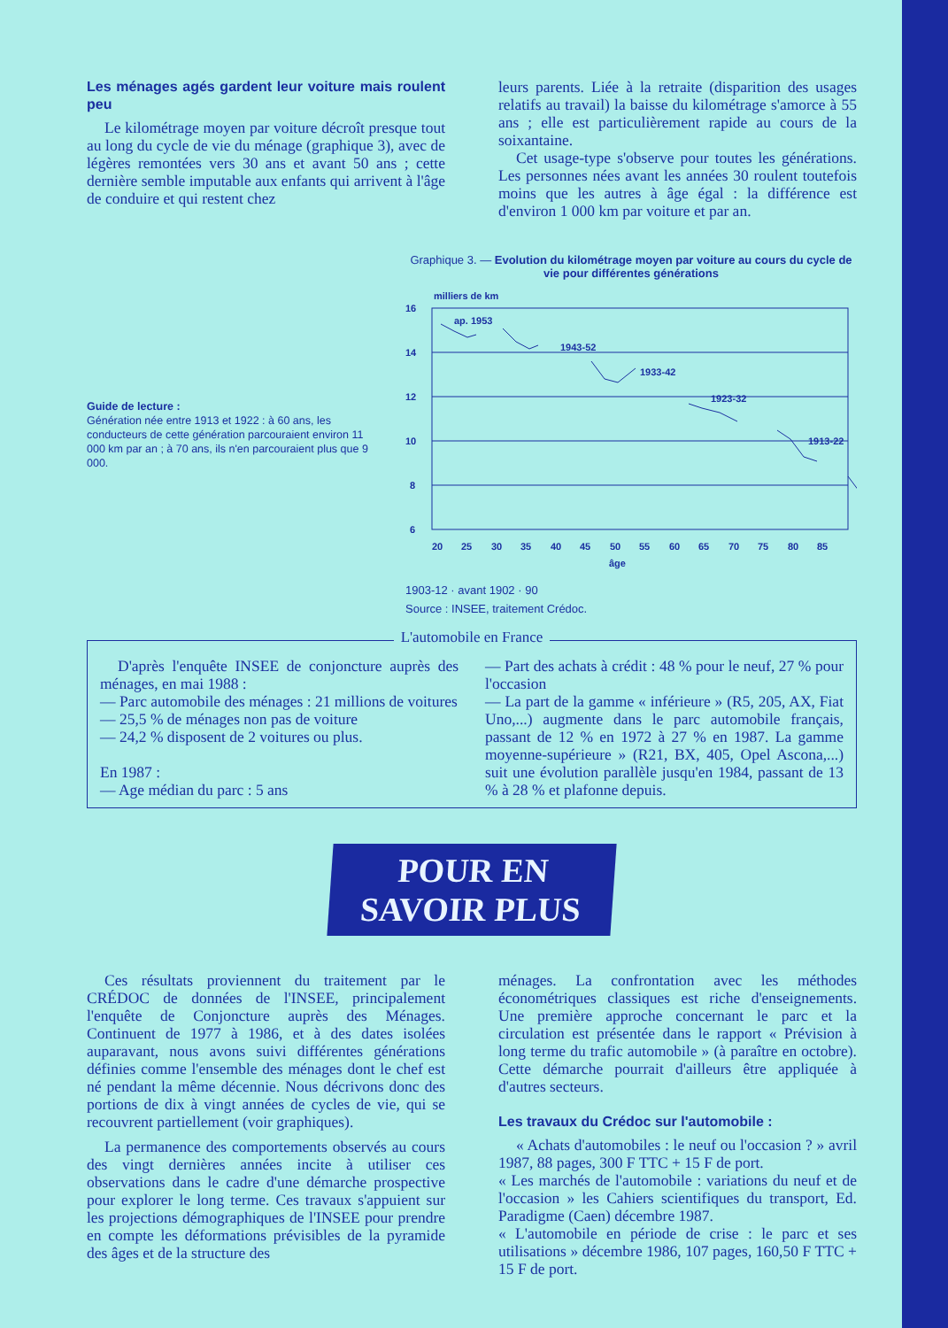Les ménages agés gardent leur voiture mais roulent peu
Le kilométrage moyen par voiture décroît presque tout au long du cycle de vie du ménage (graphique 3), avec de légères remontées vers 30 ans et avant 50 ans ; cette dernière semble imputable aux enfants qui arrivent à l'âge de conduire et qui restent chez
leurs parents. Liée à la retraite (disparition des usages relatifs au travail) la baisse du kilométrage s'amorce à 55 ans ; elle est particulièrement rapide au cours de la soixantaine.
Cet usage-type s'observe pour toutes les générations. Les personnes nées avant les années 30 roulent toutefois moins que les autres à âge égal : la différence est d'environ 1 000 km par voiture et par an.
Guide de lecture :
Génération née entre 1913 et 1922 : à 60 ans, les conducteurs de cette génération parcouraient environ 11 000 km par an ; à 70 ans, ils n'en parcouraient plus que 9 000.
Graphique 3. — Evolution du kilométrage moyen par voiture au cours du cycle de vie pour différentes générations
milliers de km
16
14
12
10
8
6
ap. 1953
1943-52
1933-42
1923-32
1913-22
20
25
30
35
40
45
50
55
60
65
70
75
80
85
âge
1903-12 · avant 1902 · 90
Source : INSEE, traitement Crédoc.
L'automobile en France
D'après l'enquête INSEE de conjoncture auprès des ménages, en mai 1988 :
— Parc automobile des ménages : 21 millions de voitures
— 25,5 % de ménages non pas de voiture
— 24,2 % disposent de 2 voitures ou plus.
En 1987 :
— Age médian du parc : 5 ans
— Part des achats à crédit : 48 % pour le neuf, 27 % pour l'occasion
— La part de la gamme « inférieure » (R5, 205, AX, Fiat Uno,...) augmente dans le parc automobile français, passant de 12 % en 1972 à 27 % en 1987. La gamme moyenne-supérieure » (R21, BX, 405, Opel Ascona,...) suit une évolution parallèle jusqu'en 1984, passant de 13 % à 28 % et plafonne depuis.
POUR EN
SAVOIR PLUS
Ces résultats proviennent du traitement par le CRÉDOC de données de l'INSEE, principalement l'enquête de Conjoncture auprès des Ménages. Continuent de 1977 à 1986, et à des dates isolées auparavant, nous avons suivi différentes générations définies comme l'ensemble des ménages dont le chef est né pendant la même décennie. Nous décrivons donc des portions de dix à vingt années de cycles de vie, qui se recouvrent partiellement (voir graphiques).
La permanence des comportements observés au cours des vingt dernières années incite à utiliser ces observations dans le cadre d'une démarche prospective pour explorer le long terme. Ces travaux s'appuient sur les projections démographiques de l'INSEE pour prendre en compte les déformations prévisibles de la pyramide des âges et de la structure des
ménages. La confrontation avec les méthodes économétriques classiques est riche d'enseignements. Une première approche concernant le parc et la circulation est présentée dans le rapport « Prévision à long terme du trafic automobile » (à paraître en octobre). Cette démarche pourrait d'ailleurs être appliquée à d'autres secteurs.
Les travaux du Crédoc sur l'automobile :
« Achats d'automobiles : le neuf ou l'occasion ? » avril 1987, 88 pages, 300 F TTC + 15 F de port.
« Les marchés de l'automobile : variations du neuf et de l'occasion » les Cahiers scientifiques du transport, Ed. Paradigme (Caen) décembre 1987.
« L'automobile en période de crise : le parc et ses utilisations » décembre 1986, 107 pages, 160,50 F TTC + 15 F de port.